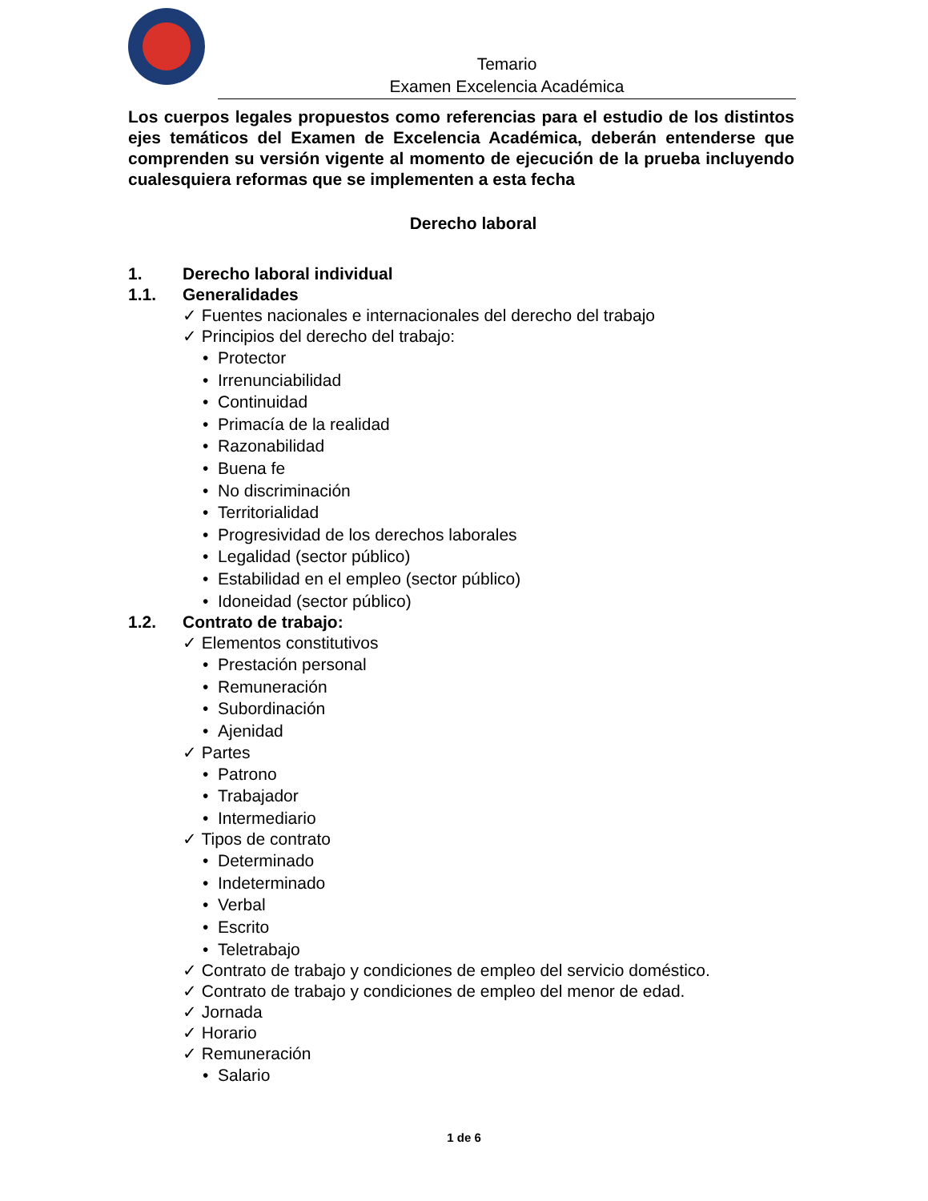Temario
Examen Excelencia Académica
Los cuerpos legales propuestos como referencias para el estudio de los distintos ejes temáticos del Examen de Excelencia Académica, deberán entenderse que comprenden su versión vigente al momento de ejecución de la prueba incluyendo cualesquiera reformas que se implementen a esta fecha
Derecho laboral
1. Derecho laboral individual
1.1. Generalidades
✓ Fuentes nacionales e internacionales del derecho del trabajo
✓ Principios del derecho del trabajo:
• Protector
• Irrenunciabilidad
• Continuidad
• Primacía de la realidad
• Razonabilidad
• Buena fe
• No discriminación
• Territorialidad
• Progresividad de los derechos laborales
• Legalidad (sector público)
• Estabilidad en el empleo (sector público)
• Idoneidad (sector público)
1.2. Contrato de trabajo:
✓ Elementos constitutivos
• Prestación personal
• Remuneración
• Subordinación
• Ajenidad
✓ Partes
• Patrono
• Trabajador
• Intermediario
✓ Tipos de contrato
• Determinado
• Indeterminado
• Verbal
• Escrito
• Teletrabajo
✓ Contrato de trabajo y condiciones de empleo del servicio doméstico.
✓ Contrato de trabajo y condiciones de empleo del menor de edad.
✓ Jornada
✓ Horario
✓ Remuneración
• Salario
1 de 6